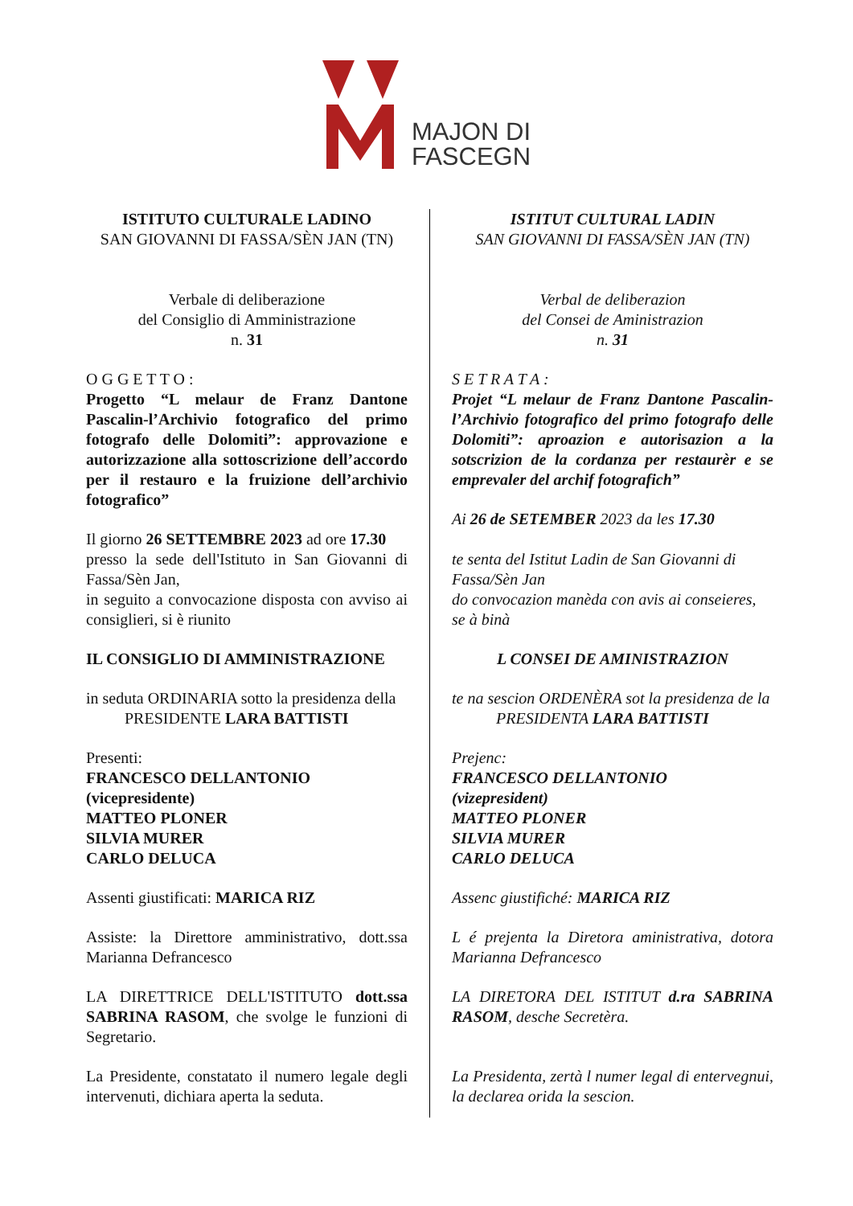MAJON DI
FASCEGN
ISTITUTO CULTURALE LADINO
SAN GIOVANNI DI FASSA/SÈN JAN (TN)
Verbale di deliberazione
del Consiglio di Amministrazione
n. 31
O G G E T T O :
Progetto “L melaur de Franz Dantone Pascalin-l’Archivio fotografico del primo fotografo delle Dolomiti”: approvazione e autorizzazione alla sottoscrizione dell’accordo per il restauro e la fruizione dell’archivio fotografico”
Il giorno 26 SETTEMBRE 2023 ad ore 17.30
presso la sede dell'Istituto in San Giovanni di Fassa/Sèn Jan,
in seguito a convocazione disposta con avviso ai consiglieri, si è riunito
IL CONSIGLIO DI AMMINISTRAZIONE
in seduta ORDINARIA sotto la presidenza della
PRESIDENTE LARA BATTISTI
Presenti:
FRANCESCO DELLANTONIO
(vicepresidente)
MATTEO PLONER
SILVIA MURER
CARLO DELUCA
Assenti giustificati: MARICA RIZ
Assiste: la Direttore amministrativo, dott.ssa Marianna Defrancesco
LA DIRETTRICE DELL'ISTITUTO dott.ssa SABRINA RASOM, che svolge le funzioni di Segretario.
La Presidente, constatato il numero legale degli intervenuti, dichiara aperta la seduta.
ISTITUT CULTURAL LADIN
SAN GIOVANNI DI FASSA/SÈN JAN (TN)
Verbal de deliberazion
del Consei de Aministrazion
n. 31
S E T R A T A :
Projet “L melaur de Franz Dantone Pascalin-l’Archivio fotografico del primo fotografo delle Dolomiti”: aproazion e autorisazion a la sotscrizion de la cordanza per restaurèr e se emprevaler del archif fotografich”
Ai 26 de SETEMBER 2023 da les 17.30
te senta del Istitut Ladin de San Giovanni di Fassa/Sèn Jan
do convocazion manèda con avis ai conseieres, se à binà
L CONSEI DE AMINISTRAZION
te na sescion ORDENÈRA sot la presidenza de la
PRESIDENTA LARA BATTISTI
Prejenc:
FRANCESCO DELLANTONIO
(vizepresident)
MATTEO PLONER
SILVIA MURER
CARLO DELUCA
Assenc giustifiché: MARICA RIZ
L é prejenta la Diretora aministrativa, dotora Marianna Defrancesco
LA DIRETORA DEL ISTITUT d.ra SABRINA RASOM, desche Secretèra.
La Presidenta, zertà l numer legal di entervegnui, la declarea orida la sescion.